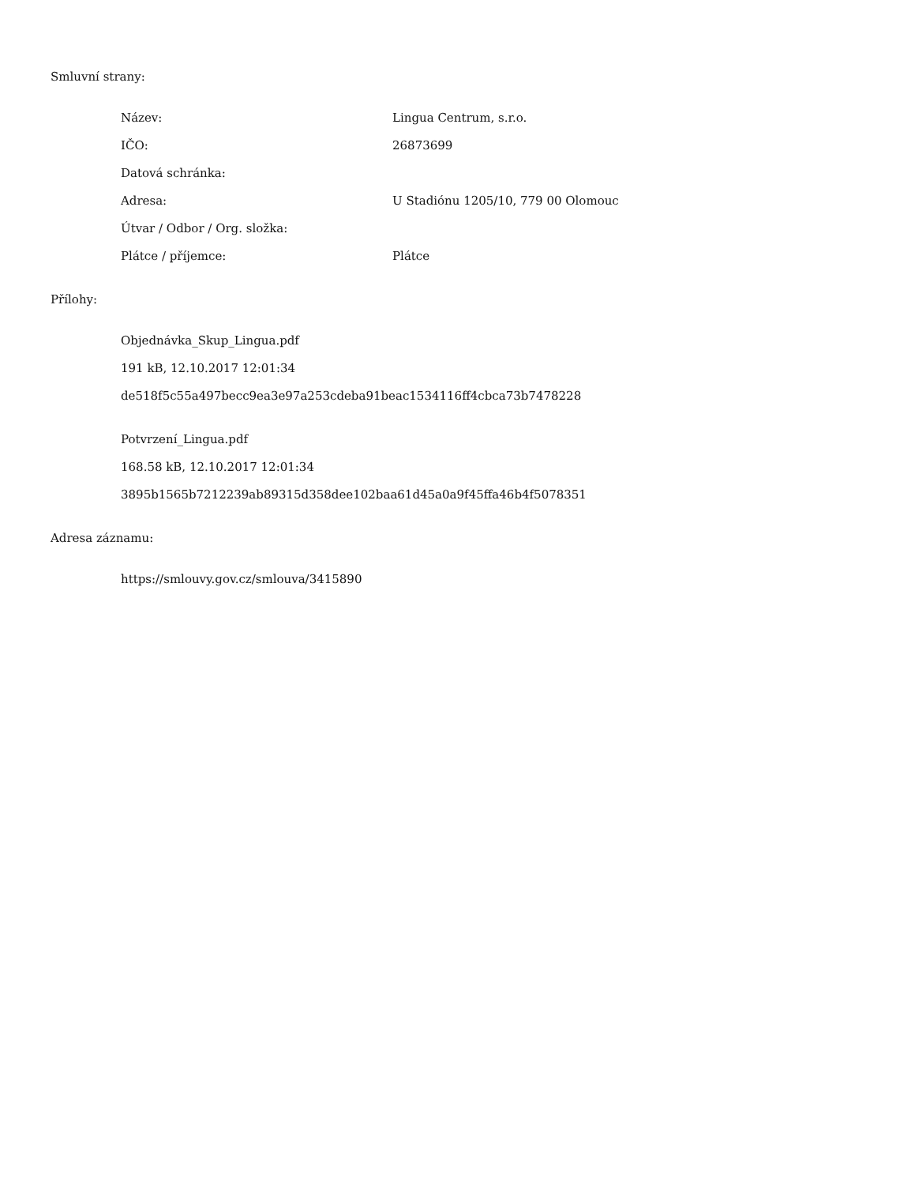Smluvní strany:
Název: Lingua Centrum, s.r.o.
IČO: 26873699
Datová schránka:
Adresa: U Stadiónu 1205/10, 779 00 Olomouc
Útvar / Odbor / Org. složka:
Plátce / příjemce: Plátce
Přílohy:
Objednávka_Skup_Lingua.pdf
191 kB, 12.10.2017 12:01:34
de518f5c55a497becc9ea3e97a253cdeba91beac1534116ff4cbca73b7478228
Potvrzení_Lingua.pdf
168.58 kB, 12.10.2017 12:01:34
3895b1565b7212239ab89315d358dee102baa61d45a0a9f45ffa46b4f5078351
Adresa záznamu:
https://smlouvy.gov.cz/smlouva/3415890